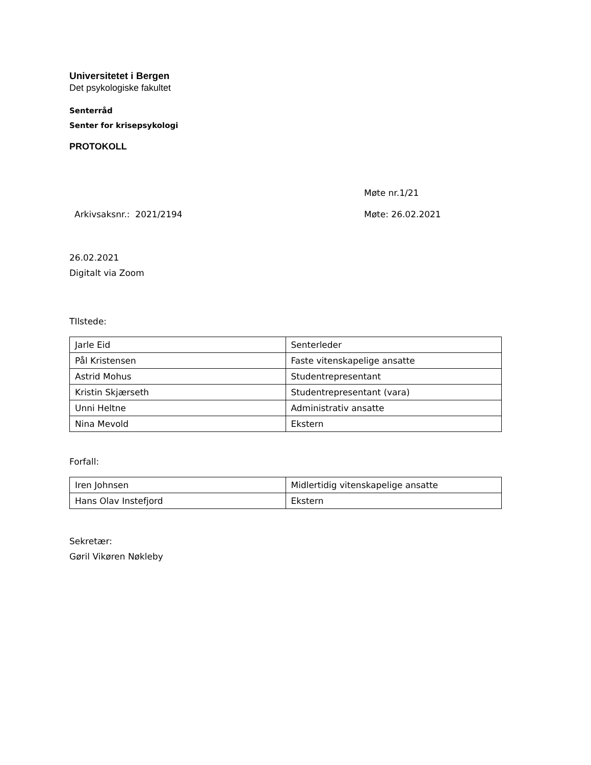Universitetet i Bergen
Det psykologiske fakultet
Senterråd
Senter for krisepsykologi
PROTOKOLL
Møte nr.1/21
Arkivsaksnr.: 2021/2194 Møte: 26.02.2021
26.02.2021
Digitalt via Zoom
TIlstede:
| Jarle Eid | Senterleder |
| Pål Kristensen | Faste vitenskapelige ansatte |
| Astrid Mohus | Studentrepresentant |
| Kristin Skjærseth | Studentrepresentant (vara) |
| Unni Heltne | Administrativ ansatte |
| Nina Mevold | Ekstern |
Forfall:
| Iren Johnsen | Midlertidig vitenskapelige ansatte |
| Hans Olav Instefjord | Ekstern |
Sekretær:
Gøril Vikøren Nøkleby